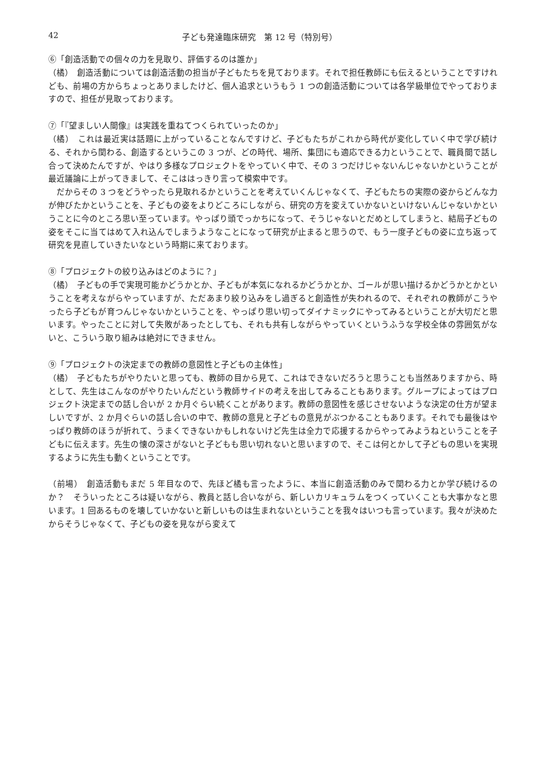42 子ども発達臨床研究　第 12 号（特別号）
⑥「創造活動での個々の力を見取り、評価するのは誰か」
（橘）　創造活動については創造活動の担当が子どもたちを見ております。それで担任教師にも伝えるということですけれども、前場の方からちょっとありましたけど、個人追求というもう 1 つの創造活動については各学級単位でやっておりますので、担任が見取っております。
⑦「『望ましい人間像』は実践を重ねてつくられていったのか」
（橘）　これは最近実は話題に上がっていることなんですけど、子どもたちがこれから時代が変化していく中で学び続ける、それから関わる、創造するというこの 3 つが、どの時代、場所、集団にも適応できる力ということで、職員間で話し合って決めたんですが、やはり多様なプロジェクトをやっていく中で、その 3 つだけじゃないんじゃないかということが最近議論に上がってきまして、そこははっきり言って模索中です。
だからその 3 つをどうやったら見取れるかということを考えていくんじゃなくて、子どもたちの実際の姿からどんな力が伸びたかということを、子どもの姿をよりどころにしながら、研究の方を変えていかないといけないんじゃないかということに今のところ思い至っています。やっぱり頭でっかちになって、そうじゃないとだめとしてしまうと、結局子どもの姿をそこに当てはめて入れ込んでしまうようなことになって研究が止まると思うので、もう一度子どもの姿に立ち返って研究を見直していきたいなという時期に来ております。
⑧「プロジェクトの絞り込みはどのように？」
（橘）　子どもの手で実現可能かどうかとか、子どもが本気になれるかどうかとか、ゴールが思い描けるかどうかとかということを考えながらやっていますが、ただあまり絞り込みをし過ぎると創造性が失われるので、それぞれの教師がこうやったら子どもが育つんじゃないかということを、やっぱり思い切ってダイナミックにやってみるということが大切だと思います。やったことに対して失敗があったとしても、それも共有しながらやっていくというふうな学校全体の雰囲気がないと、こういう取り組みは絶対にできません。
⑨「プロジェクトの決定までの教師の意図性と子どもの主体性」
（橘）　子どもたちがやりたいと思っても、教師の目から見て、これはできないだろうと思うことも当然ありますから、時として、先生はこんなのがやりたいんだという教師サイドの考えを出してみることもあります。グループによってはプロジェクト決定までの話し合いが 2 か月ぐらい続くことがあります。教師の意図性を感じさせないような決定の仕方が望ましいですが、2 か月ぐらいの話し合いの中で、教師の意見と子どもの意見がぶつかることもあります。それでも最後はやっぱり教師のほうが折れて、うまくできないかもしれないけど先生は全力で応援するからやってみようねということを子どもに伝えます。先生の懐の深さがないと子どもも思い切れないと思いますので、そこは何とかして子どもの思いを実現するように先生も動くということです。
（前場）　創造活動もまだ 5 年目なので、先ほど橘も言ったように、本当に創造活動のみで関わる力とか学び続けるのか？　そういったところは疑いながら、教員と話し合いながら、新しいカリキュラムをつくっていくことも大事かなと思います。1 回あるものを壊していかないと新しいものは生まれないということを我々はいつも言っています。我々が決めたからそうじゃなくて、子どもの姿を見ながら変えて